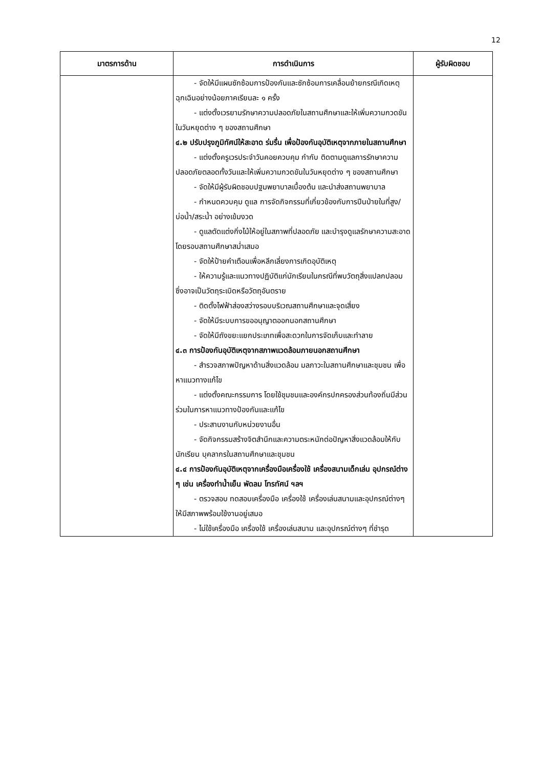12
| มาตรการด้าน | การดำเนินการ | ผู้รับผิดชอบ |
| --- | --- | --- |
| | - จัดให้มีแผนซักซ้อมการป้องกันและซักซ้อมการเคลื่อนย้ายกรณีเกิดเหตุฉุกเฉินอย่างน้อยภาคเรียนละ ๑ ครั้ง - แต่งตั้งเวรยามรักษาความปลอดภัยในสถานศึกษาและให้เพิ่มความกวดขันในวันหยุดต่าง ๆ ของสถานศึกษา ๔.๒ ปรับปรุงภูมิทัศน์ให้สะอาด ร่มรื่น เพื่อป้องกันอุบัติเหตุจากภายในสถานศึกษา - แต่งตั้งครูเวรประจำวันคอยควบคุม กำกับ ติดตามดูแลการรักษาความปลอดภัยตลอดทั้งวันและให้เพิ่มความกวดขันในวันหยุดต่าง ๆ ของสถานศึกษา - จัดให้มีผู้รับผิดชอบปฐมพยาบาลเบื้องต้น และนำส่งสถานพยาบาล - กำหนดควบคุม ดูแล การจัดกิจกรรมที่เกี่ยวข้องกับการปีนป่ายในที่สูง/บ่อน้ำ/สระน้ำ อย่างเข้มงวด - ดูแลตัดแต่งกิ่งไม้ให้อยู่ในสภาพที่ปลอดภัย และบำรุงดูแลรักษาความสะอาดโดยรอบสถานศึกษาสม่ำเสมอ - จัดให้ป้ายคำเตือนเพื่อหลีกเลี่ยงการเกิดอุบัติเหตุ - ให้ความรู้และแนวทางปฏิบัติแก่นักเรียนในกรณีที่พบวัตถุสิ่งแปลกปลอม ซึ่งอาจเป็นวัตถุระเบิดหรือวัตถุอันตราย - ติดตั้งไฟฟ้าส่องสว่างรอบบริเวณสถานศึกษาและจุดเสี่ยง - จัดให้มีระบบการขออนุญาตออกนอกสถานศึกษา - จัดให้มีถังขยะแยกประเภทเพื่อสะดวกในการจัดเก็บและทำลาย ๔.๓ การป้องกันอุบัติเหตุจากสภาพแวดล้อมภายนอกสถานศึกษา - สำรวจสภาพปัญหาด้านสิ่งแวดล้อม มลภาวะในสถานศึกษาและชุมชน เพื่อหาแนวทางแก้ไข - แต่งตั้งคณะกรรมการ โดยใช้ชุมชนและองค์กรปกครองส่วนท้องถิ่นมีส่วนร่วมในการหาแนวทางป้องกันและแก้ไข - ประสานงานกับหน่วยงานอื่น - จัดกิจกรรมสร้างจิตสำนึกและความตระหนักต่อปัญหาสิ่งแวดล้อมให้กับนักเรียน บุคลากรในสถานศึกษาและชุมชน ๔.๔ การป้องกันอุบัติเหตุจากเครื่องมือเครื่องใช้ เครื่องสนามเด็กเล่น อุปกรณ์ต่าง ๆ เช่น เครื่องทำน้ำเย็น พัดลม โทรทัศน์ ฯลฯ - ตรวจสอบ ทดสอบเครื่องมือ เครื่องใช้ เครื่องเล่นสนามและอุปกรณ์ต่างๆ ให้มีสภาพพร้อมใช้งานอยู่เสมอ - ไม่ใช้เครื่องมือ เครื่องใช้ เครื่องเล่นสนาม และอุปกรณ์ต่างๆ ที่ชำรุด | |